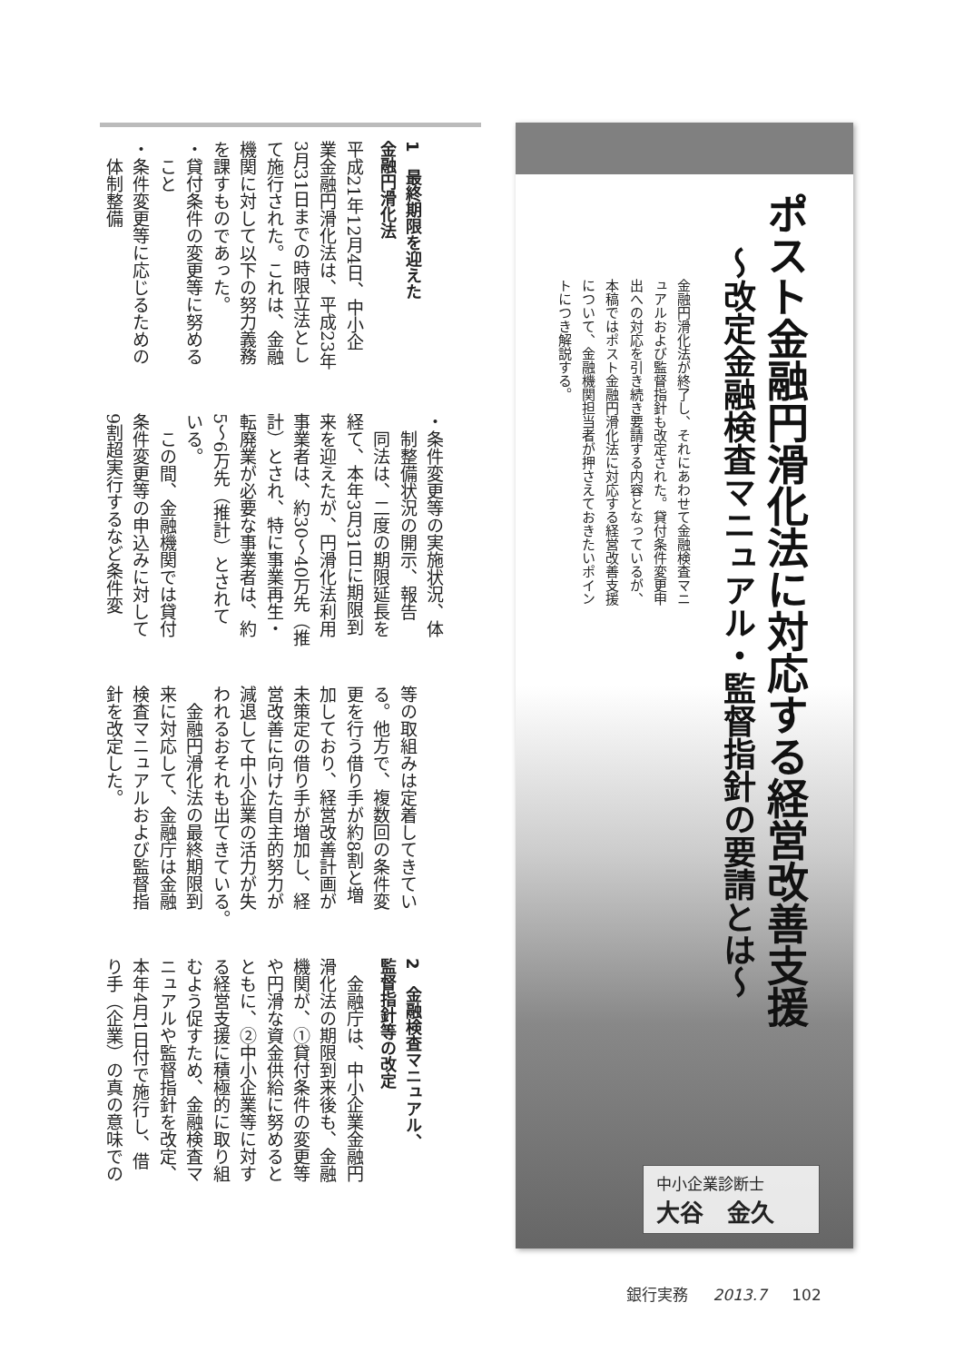ポスト金融円滑化法に対応する経営改善支援
～改定金融検査マニュアル・監督指針の要請とは～
金融円滑化法が終了し、それにあわせて金融検査マニュアルおよび監督指針も改定された。貸付条件変更申出への対応を引き続き要請する内容となっているが、本稿ではポスト金融円滑化法に対応する経営改善支援について、金融機関担当者が押さえておきたいポイントにつき解説する。
中小企業診断士
大谷　金久
1　最終期限を迎えた
金融円滑化法
平成21年12月4日、中小企
業金融円滑化法は、平成23年
3月31日までの時限立法とし
て施行された。これは、金融
機関に対して以下の努力義務
を課すものであった。
・貸付条件の変更等に努める
　こと
・条件変更等に応じるための
　体制整備
・条件変更等の実施状況、体
　制整備状況の開示、報告
　同法は、二度の期限延長を
経て、本年3月31日に期限到
来を迎えたが、円滑化法利用
事業者は、約30～40万先（推
計）とされ、特に事業再生・
転廃業が必要な事業者は、約
5～6万先（推計）とされて
いる。
　この間、金融機関では貸付
条件変更等の申込みに対して
9割超実行するなど条件変
等の取組みは定着してきてい
る。他方で、複数回の条件変
更を行う借り手が約8割と増
加しており、経営改善計画が
未策定の借り手が増加し、経
営改善に向けた自主的努力が
減退して中小企業の活力が失
われるおそれも出てきている。
　金融円滑化法の最終期限到
来に対応して、金融庁は金融
検査マニュアルおよび監督指
針を改定した。
2　金融検査マニュアル、
監督指針等の改定
　金融庁は、中小企業金融円
滑化法の期限到来後も、金融
機関が、①貸付条件の変更等
や円滑な資金供給に努めると
ともに、②中小企業等に対す
る経営支援に積極的に取り組
むよう促すため、金融検査マ
ニュアルや監督指針を改定、
本年4月1日付で施行し、借
り手（企業）の真の意味での
銀行実務 2013.7 102